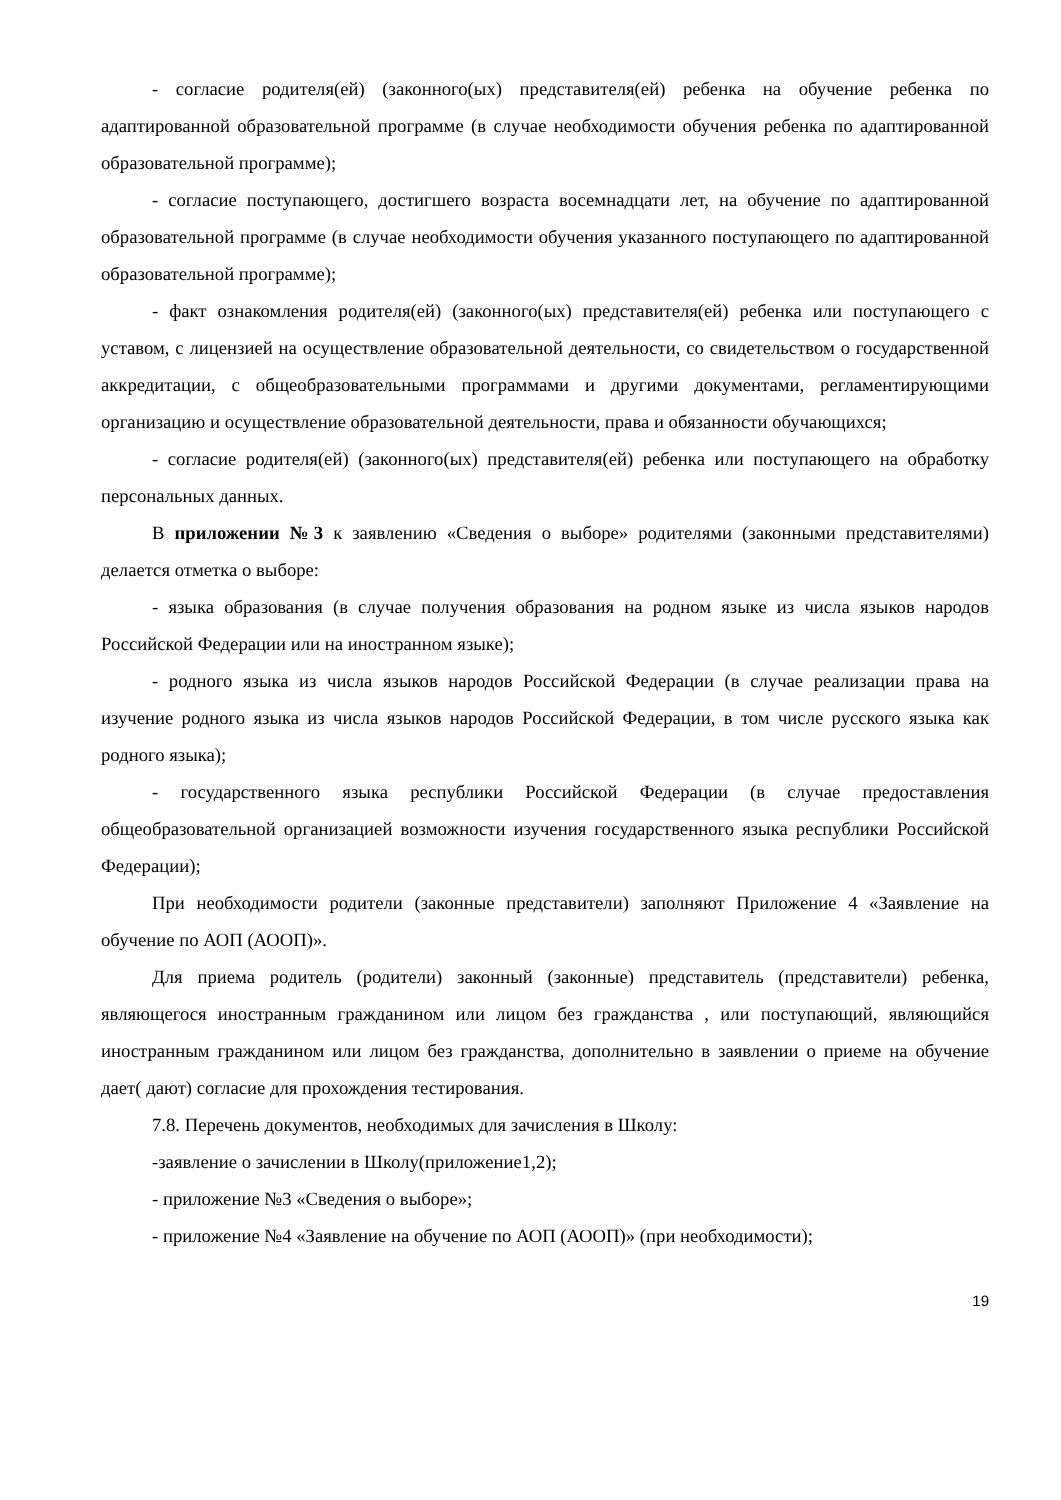- согласие родителя(ей) (законного(ых) представителя(ей) ребенка на обучение ребенка по адаптированной образовательной программе (в случае необходимости обучения ребенка по адаптированной образовательной программе);
- согласие поступающего, достигшего возраста восемнадцати лет, на обучение по адаптированной образовательной программе (в случае необходимости обучения указанного поступающего по адаптированной образовательной программе);
- факт ознакомления родителя(ей) (законного(ых) представителя(ей) ребенка или поступающего с уставом, с лицензией на осуществление образовательной деятельности, со свидетельством о государственной аккредитации, с общеобразовательными программами и другими документами, регламентирующими организацию и осуществление образовательной деятельности, права и обязанности обучающихся;
- согласие родителя(ей) (законного(ых) представителя(ей) ребенка или поступающего на обработку персональных данных.
В приложении №3 к заявлению «Сведения о выборе» родителями (законными представителями) делается отметка о выборе:
- языка образования (в случае получения образования на родном языке из числа языков народов Российской Федерации или на иностранном языке);
- родного языка из числа языков народов Российской Федерации (в случае реализации права на изучение родного языка из числа языков народов Российской Федерации, в том числе русского языка как родного языка);
- государственного языка республики Российской Федерации (в случае предоставления общеобразовательной организацией возможности изучения государственного языка республики Российской Федерации);
При необходимости родители (законные представители) заполняют Приложение 4 «Заявление на обучение по АОП (АООП)».
Для приема родитель (родители) законный (законные) представитель (представители) ребенка, являющегося иностранным гражданином или лицом без гражданства , или поступающий, являющийся иностранным гражданином или лицом без гражданства, дополнительно в заявлении о приеме на обучение дает( дают) согласие для прохождения тестирования.
7.8. Перечень документов, необходимых для зачисления в Школу:
-заявление о зачислении в Школу(приложение1,2);
- приложение №3 «Сведения о выборе»;
- приложение №4 «Заявление на обучение по АОП (АООП)» (при необходимости);
19